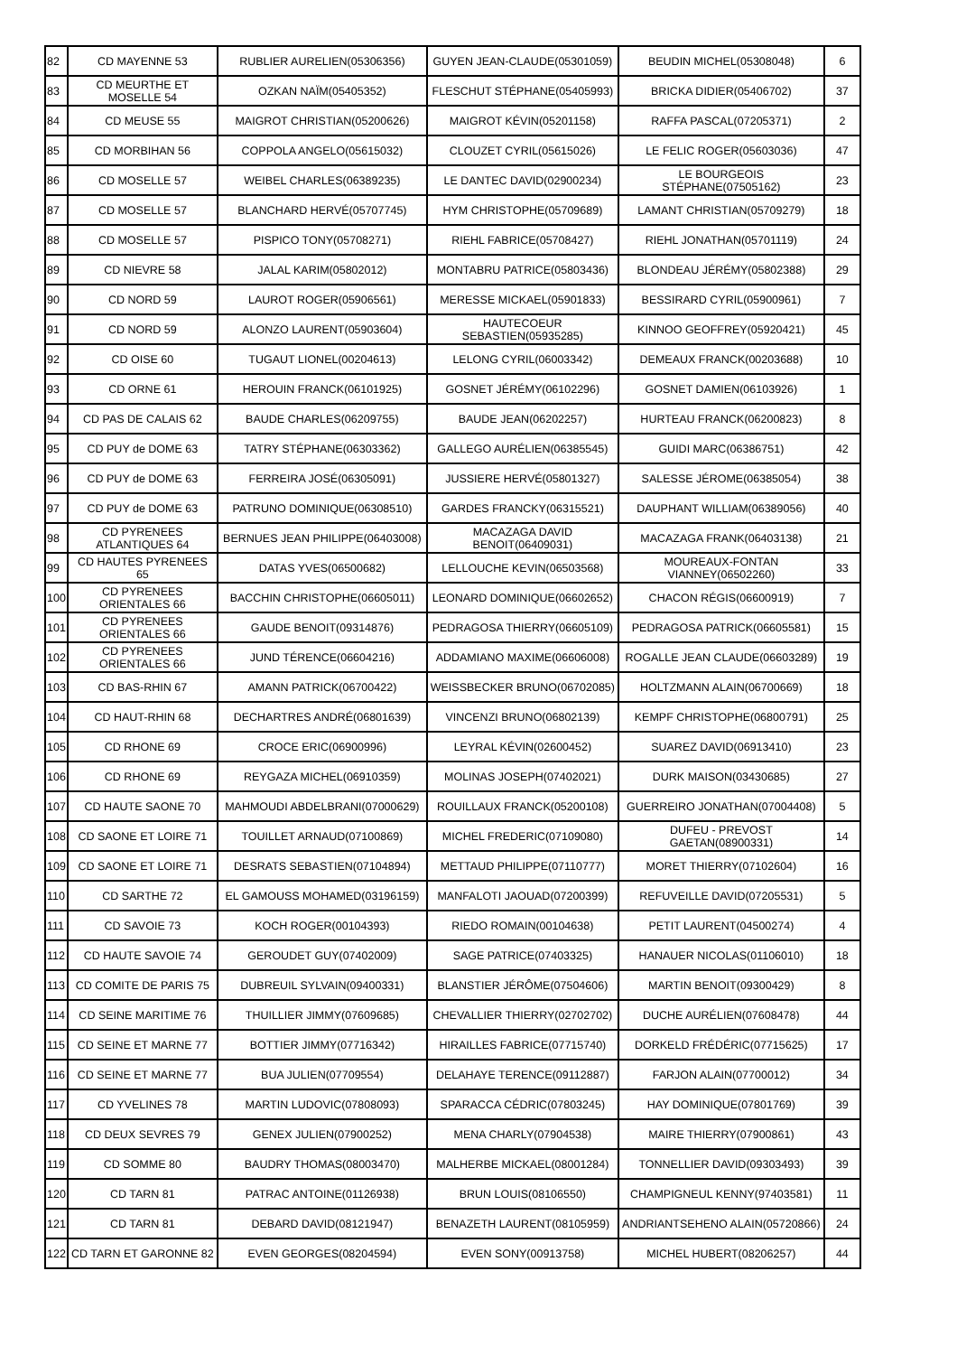| 82 | CD MAYENNE 53 | RUBLIER AURELIEN(05306356) | GUYEN JEAN-CLAUDE(05301059) | BEUDIN MICHEL(05308048) | 6 |
| 83 | CD MEURTHE ET MOSELLE 54 | OZKAN NAÏM(05405352) | FLESCHUT STÉPHANE(05405993) | BRICKA DIDIER(05406702) | 37 |
| 84 | CD MEUSE 55 | MAIGROT CHRISTIAN(05200626) | MAIGROT KÉVIN(05201158) | RAFFA PASCAL(07205371) | 2 |
| 85 | CD MORBIHAN 56 | COPPOLA ANGELO(05615032) | CLOUZET CYRIL(05615026) | LE FELIC ROGER(05603036) | 47 |
| 86 | CD MOSELLE 57 | WEIBEL CHARLES(06389235) | LE DANTEC DAVID(02900234) | LE BOURGEOIS STÉPHANE(07505162) | 23 |
| 87 | CD MOSELLE 57 | BLANCHARD HERVÉ(05707745) | HYM CHRISTOPHE(05709689) | LAMANT CHRISTIAN(05709279) | 18 |
| 88 | CD MOSELLE 57 | PISPICO TONY(05708271) | RIEHL FABRICE(05708427) | RIEHL JONATHAN(05701119) | 24 |
| 89 | CD NIEVRE 58 | JALAL KARIM(05802012) | MONTABRU PATRICE(05803436) | BLONDEAU JÉRÉMY(05802388) | 29 |
| 90 | CD NORD 59 | LAUROT ROGER(05906561) | MERESSE MICKAEL(05901833) | BESSIRARD CYRIL(05900961) | 7 |
| 91 | CD NORD 59 | ALONZO LAURENT(05903604) | HAUTECOEUR SEBASTIEN(05935285) | KINNOO GEOFFREY(05920421) | 45 |
| 92 | CD OISE 60 | TUGAUT LIONEL(00204613) | LELONG CYRIL(06003342) | DEMEAUX FRANCK(00203688) | 10 |
| 93 | CD ORNE 61 | HEROUIN FRANCK(06101925) | GOSNET JÉRÉMY(06102296) | GOSNET DAMIEN(06103926) | 1 |
| 94 | CD PAS DE CALAIS 62 | BAUDE CHARLES(06209755) | BAUDE JEAN(06202257) | HURTEAU FRANCK(06200823) | 8 |
| 95 | CD PUY de DOME 63 | TATRY STÉPHANE(06303362) | GALLEGO AURÉLIEN(06385545) | GUIDI MARC(06386751) | 42 |
| 96 | CD PUY de DOME 63 | FERREIRA JOSÉ(06305091) | JUSSIERE HERVÉ(05801327) | SALESSE JÉROME(06385054) | 38 |
| 97 | CD PUY de DOME 63 | PATRUNO DOMINIQUE(06308510) | GARDES FRANCKY(06315521) | DAUPHANT WILLIAM(06389056) | 40 |
| 98 | CD PYRENEES ATLANTIQUES 64 | BERNUES JEAN PHILIPPE(06403008) | MACAZAGA DAVID BENOIT(06409031) | MACAZAGA FRANK(06403138) | 21 |
| 99 | CD HAUTES PYRENEES 65 | DATAS YVES(06500682) | LELLOUCHE KEVIN(06503568) | MOUREAUX-FONTAN VIANNEY(06502260) | 33 |
| 100 | CD PYRENEES ORIENTALES 66 | BACCHIN CHRISTOPHE(06605011) | LEONARD DOMINIQUE(06602652) | CHACON RÉGIS(06600919) | 7 |
| 101 | CD PYRENEES ORIENTALES 66 | GAUDE BENOIT(09314876) | PEDRAGOSA THIERRY(06605109) | PEDRAGOSA PATRICK(06605581) | 15 |
| 102 | CD PYRENEES ORIENTALES 66 | JUND TÉRENCE(06604216) | ADDAMIANO MAXIME(06606008) | ROGALLE JEAN CLAUDE(06603289) | 19 |
| 103 | CD BAS-RHIN 67 | AMANN PATRICK(06700422) | WEISSBECKER BRUNO(06702085) | HOLTZMANN ALAIN(06700669) | 18 |
| 104 | CD HAUT-RHIN 68 | DECHARTRES ANDRÉ(06801639) | VINCENZI BRUNO(06802139) | KEMPF CHRISTOPHE(06800791) | 25 |
| 105 | CD RHONE 69 | CROCE ERIC(06900996) | LEYRAL KÉVIN(02600452) | SUAREZ DAVID(06913410) | 23 |
| 106 | CD RHONE 69 | REYGAZA MICHEL(06910359) | MOLINAS JOSEPH(07402021) | DURK MAISON(03430685) | 27 |
| 107 | CD HAUTE SAONE 70 | MAHMOUDI ABDELBRANI(07000629) | ROUILLAUX FRANCK(05200108) | GUERREIRO JONATHAN(07004408) | 5 |
| 108 | CD SAONE ET LOIRE 71 | TOUILLET ARNAUD(07100869) | MICHEL FREDERIC(07109080) | DUFEU - PREVOST GAETAN(08900331) | 14 |
| 109 | CD SAONE ET LOIRE 71 | DESRATS SEBASTIEN(07104894) | METTAUD PHILIPPE(07110777) | MORET THIERRY(07102604) | 16 |
| 110 | CD SARTHE 72 | EL GAMOUSS MOHAMED(03196159) | MANFALOTI JAOUAD(07200399) | REFUVEILLE DAVID(07205531) | 5 |
| 111 | CD SAVOIE 73 | KOCH ROGER(00104393) | RIEDO ROMAIN(00104638) | PETIT LAURENT(04500274) | 4 |
| 112 | CD HAUTE SAVOIE 74 | GEROUDET GUY(07402009) | SAGE PATRICE(07403325) | HANAUER NICOLAS(01106010) | 18 |
| 113 | CD COMITE DE PARIS 75 | DUBREUIL SYLVAIN(09400331) | BLANSTIER JÉRÔME(07504606) | MARTIN BENOIT(09300429) | 8 |
| 114 | CD SEINE MARITIME 76 | THUILLIER JIMMY(07609685) | CHEVALLIER THIERRY(02702702) | DUCHE AURÉLIEN(07608478) | 44 |
| 115 | CD SEINE ET MARNE 77 | BOTTIER JIMMY(07716342) | HIRAILLES FABRICE(07715740) | DORKELD FRÉDÉRIC(07715625) | 17 |
| 116 | CD SEINE ET MARNE 77 | BUA JULIEN(07709554) | DELAHAYE TERENCE(09112887) | FARJON ALAIN(07700012) | 34 |
| 117 | CD YVELINES 78 | MARTIN LUDOVIC(07808093) | SPARACCA CÉDRIC(07803245) | HAY DOMINIQUE(07801769) | 39 |
| 118 | CD DEUX SEVRES 79 | GENEX JULIEN(07900252) | MENA CHARLY(07904538) | MAIRE THIERRY(07900861) | 43 |
| 119 | CD SOMME 80 | BAUDRY THOMAS(08003470) | MALHERBE MICKAEL(08001284) | TONNELLIER DAVID(09303493) | 39 |
| 120 | CD TARN 81 | PATRAC ANTOINE(01126938) | BRUN LOUIS(08106550) | CHAMPIGNEUL KENNY(97403581) | 11 |
| 121 | CD TARN 81 | DEBARD DAVID(08121947) | BENAZETH LAURENT(08105959) | ANDRIANTSEHENO ALAIN(05720866) | 24 |
| 122 | CD TARN ET GARONNE 82 | EVEN GEORGES(08204594) | EVEN SONY(00913758) | MICHEL HUBERT(08206257) | 44 |